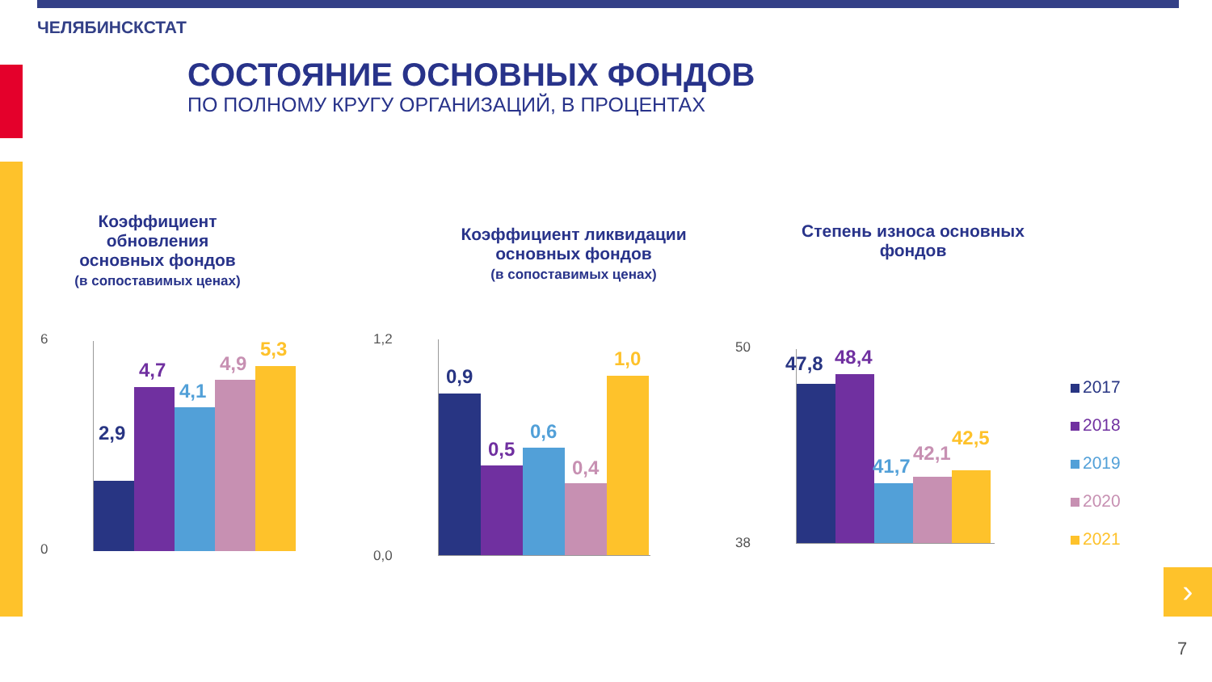ЧЕЛЯБИНСКСТАТ
СОСТОЯНИЕ ОСНОВНЫХ ФОНДОВ
ПО ПОЛНОМУ КРУГУ ОРГАНИЗАЦИЙ, В ПРОЦЕНТАХ
Коэффициент обновления основных фондов
(в сопоставимых ценах)
Коэффициент ликвидации основных фондов
(в сопоставимых ценах)
Степень износа основных фондов
2,9
4,7
4,1
4,9
5,3
6
0
0,9
0,5
0,6
0,4
1,0
1,2
0,0
47,8 48,4
41,7
42,1
42,5
50
38
2017
2018
2019
2020
2021
›
7